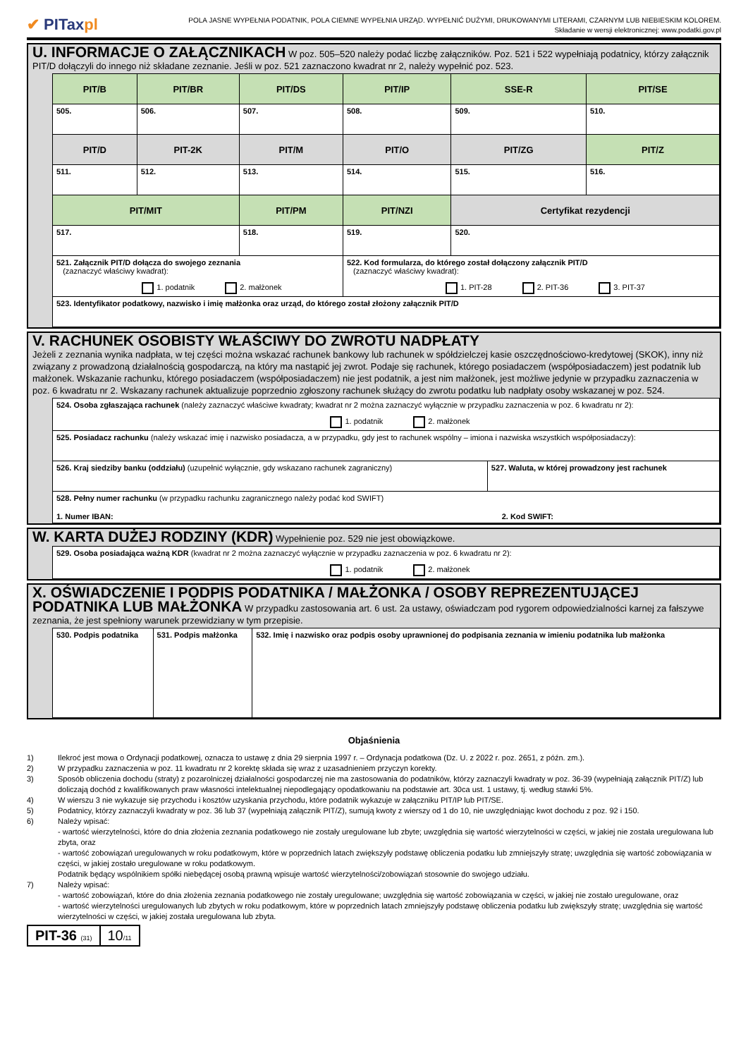✔ PITaxpl
POLA JASNE WYPEŁNIA PODATNIK, POLA CIEMNE WYPEŁNIA URZĄD. WYPEŁNIĆ DUŻYMI, DRUKOWANYMI LITERAMI, CZARNYM LUB NIEBIESKIM KOLOREM.
Składanie w wersji elektronicznej: www.podatki.gov.pl
U. INFORMACJE O ZAŁĄCZNIKACH W poz. 505–520 należy podać liczbę załączników. Poz. 521 i 522 wypełniają podatnicy, którzy załącznik PIT/D dołączyli do innego niż składane zeznanie. Jeśli w poz. 521 zaznaczono kwadrat nr 2, należy wypełnić poz. 523.
| PIT/B | PIT/BR | PIT/DS | PIT/IP | SSE-R | PIT/SE |
| 505. | 506. | 507. | 508. | 509. | 510. |
| PIT/D | PIT-2K | PIT/M | PIT/O | PIT/ZG | PIT/Z |
| 511. | 512. | 513. | 514. | 515. | 516. |
| PIT/MIT | | PIT/PM | PIT/NZI | Certyfikat rezydencji | |
| 517. | | 518. | 519. | 520. | |
| 521. Załącznik PIT/D dołącza do swojego zeznania (zaznaczyć właściwy kwadrat): 1. podatnik 2. małżonek | | | 522. Kod formularza, do którego został dołączony załącznik PIT/D (zaznaczyć właściwy kwadrat): 1. PIT-28 2. PIT-36 3. PIT-37 | | |
| 523. Identyfikator podatkowy, nazwisko i imię małżonka oraz urząd, do którego został złożony załącznik PIT/D | | | | | |
V. RACHUNEK OSOBISTY WŁAŚCIWY DO ZWROTU NADPŁATY
Jeżeli z zeznania wynika nadpłata, w tej części można wskazać rachunek bankowy lub rachunek w spółdzielczej kasie oszczędnościowo-kredytowej (SKOK), inny niż związany z prowadzoną działalnością gospodarczą, na który ma nastąpić jej zwrot. Podaje się rachunek, którego posiadaczem (współposiadaczem) jest podatnik lub małżonek. Wskazanie rachunku, którego posiadaczem (współposiadaczem) nie jest podatnik, a jest nim małżonek, jest możliwe jedynie w przypadku zaznaczenia w poz. 6 kwadratu nr 2. Wskazany rachunek aktualizuje poprzednio zgłoszony rachunek służący do zwrotu podatku lub nadpłaty osoby wskazanej w poz. 524.
| 524. Osoba zgłaszająca rachunek (należy zaznaczyć właściwe kwadraty; kwadrat nr 2 można zaznaczyć wyłącznie w przypadku zaznaczenia w poz. 6 kwadratu nr 2): 1. podatnik 2. małżonek | |
| 525. Posiadacz rachunku (należy wskazać imię i nazwisko posiadacza, a w przypadku, gdy jest to rachunek wspólny – imiona i nazwiska wszystkich współposiadaczy): | |
| 526. Kraj siedziby banku (oddziału) (uzupełnić wyłącznie, gdy wskazano rachunek zagraniczny) | 527. Waluta, w której prowadzony jest rachunek |
| 528. Pełny numer rachunku (w przypadku rachunku zagranicznego należy podać kod SWIFT) 1. Numer IBAN: 2. Kod SWIFT: | |
W. KARTA DUŻEJ RODZINY (KDR) Wypełnienie poz. 529 nie jest obowiązkowe.
| 529. Osoba posiadająca ważną KDR (kwadrat nr 2 można zaznaczyć wyłącznie w przypadku zaznaczenia w poz. 6 kwadratu nr 2): 1. podatnik 2. małżonek |
X. OŚWIADCZENIE I PODPIS PODATNIKA / MAŁŻONKA / OSOBY REPREZENTUJĄCEJ PODATNIKA LUB MAŁŻONKA W przypadku zastosowania art. 6 ust. 2a ustawy, oświadczam pod rygorem odpowiedzialności karnej za fałszywe zeznania, że jest spełniony warunek przewidziany w tym przepisie.
| 530. Podpis podatnika | 531. Podpis małżonka | 532. Imię i nazwisko oraz podpis osoby uprawnionej do podpisania zeznania w imieniu podatnika lub małżonka |
Objaśnienia
1) Ilekroć jest mowa o Ordynacji podatkowej, oznacza to ustawę z dnia 29 sierpnia 1997 r. – Ordynacja podatkowa (Dz. U. z 2022 r. poz. 2651, z późn. zm.).
2) W przypadku zaznaczenia w poz. 11 kwadratu nr 2 korektę składa się wraz z uzasadnieniem przyczyn korekty.
3) Sposób obliczenia dochodu (straty) z pozarolniczej działalności gospodarczej nie ma zastosowania do podatników, którzy zaznaczyli kwadraty w poz. 36-39 (wypełniają załącznik PIT/Z) lub doliczają dochód z kwalifikowanych praw własności intelektualnej niepodlegający opodatkowaniu na podstawie art. 30ca ust. 1 ustawy, tj. według stawki 5%.
4) W wierszu 3 nie wykazuje się przychodu i kosztów uzyskania przychodu, które podatnik wykazuje w załączniku PIT/IP lub PIT/SE.
5) Podatnicy, którzy zaznaczyli kwadraty w poz. 36 lub 37 (wypełniają załącznik PIT/Z), sumują kwoty z wierszy od 1 do 10, nie uwzględniając kwot dochodu z poz. 92 i 150.
6) Należy wpisać:
- wartość wierzytelności, które do dnia złożenia zeznania podatkowego nie zostały uregulowane lub zbyte; uwzględnia się wartość wierzytelności w części, w jakiej nie została uregulowana lub zbyta, oraz
- wartość zobowiązań uregulowanych w roku podatkowym, które w poprzednich latach zwiększyły podstawę obliczenia podatku lub zmniejszyły stratę; uwzględnia się wartość zobowiązania w części, w jakiej zostało uregulowane w roku podatkowym.
Podatnik będący wspólnikiem spółki niebędącej osobą prawną wpisuje wartość wierzytelności/zobowiązań stosownie do swojego udziału.
7) Należy wpisać:
- wartość zobowiązań, które do dnia złożenia zeznania podatkowego nie zostały uregulowane; uwzględnia się wartość zobowiązania w części, w jakiej nie zostało uregulowane, oraz
- wartość wierzytelności uregulowanych lub zbytych w roku podatkowym, które w poprzednich latach zmniejszyły podstawę obliczenia podatku lub zwiększyły stratę; uwzględnia się wartość wierzytelności w części, w jakiej została uregulowana lub zbyta.
PIT-36 (31)
10/11